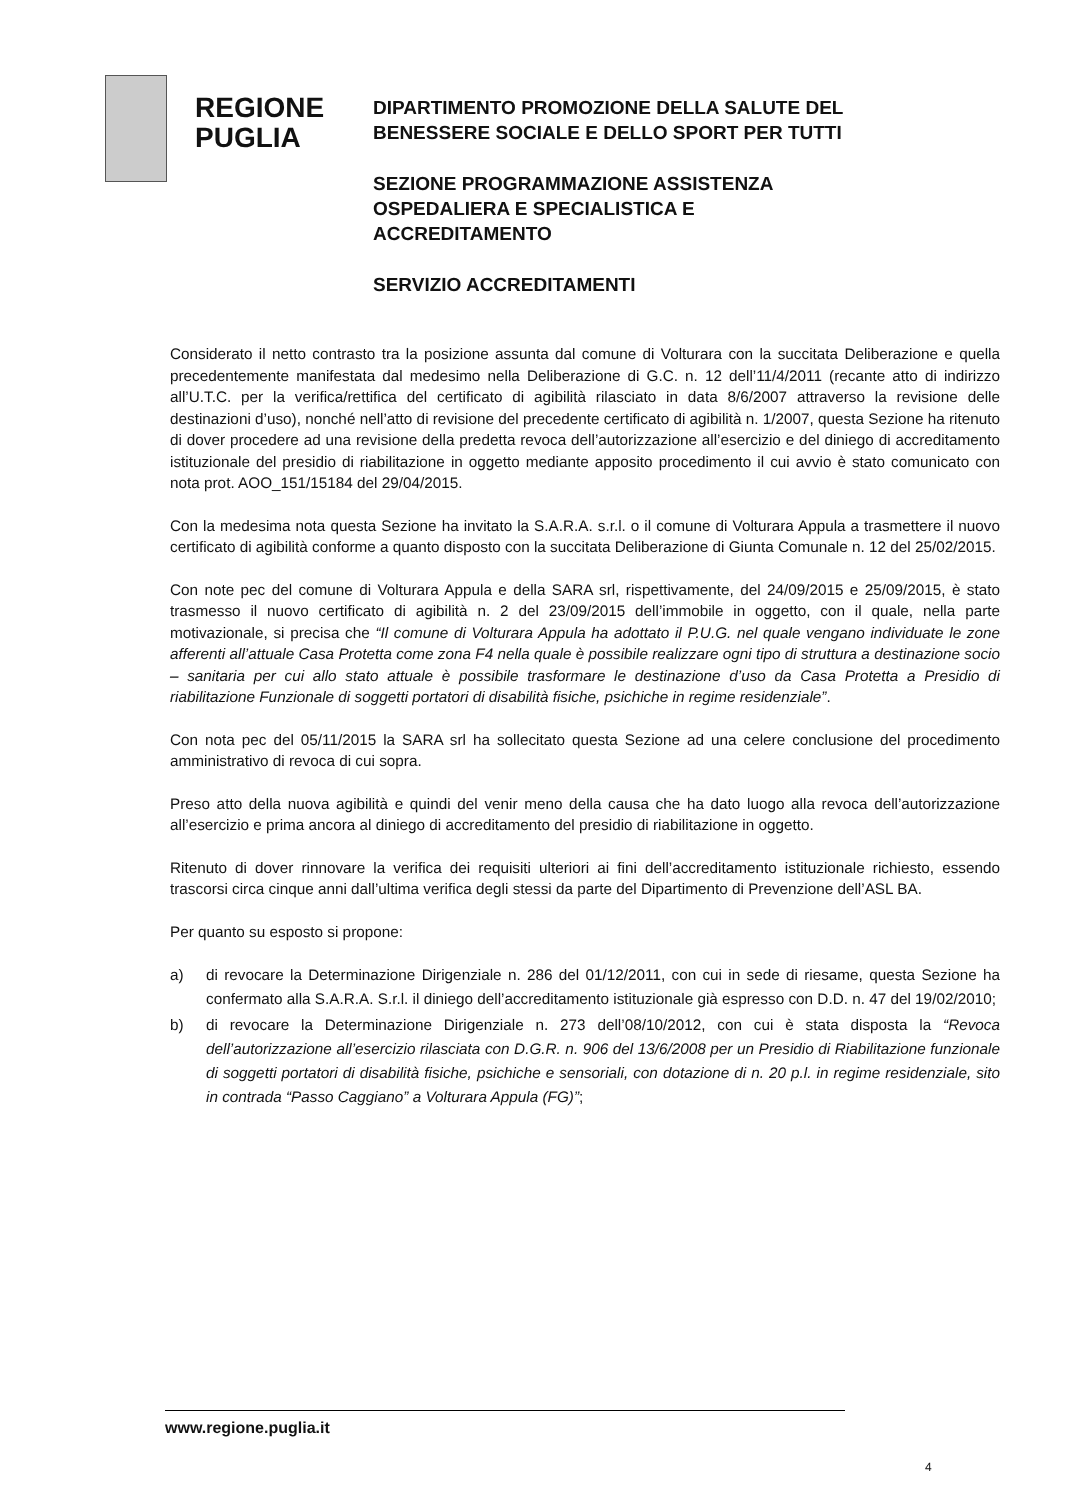REGIONE
PUGLIA
DIPARTIMENTO PROMOZIONE DELLA SALUTE DEL
BENESSERE SOCIALE E DELLO SPORT PER TUTTI
SEZIONE PROGRAMMAZIONE ASSISTENZA
OSPEDALIERA E SPECIALISTICA E
ACCREDITAMENTO
SERVIZIO ACCREDITAMENTI
Considerato il netto contrasto tra la posizione assunta dal comune di Volturara con la succitata Deliberazione e quella precedentemente manifestata dal medesimo nella Deliberazione di G.C. n. 12 dell’11/4/2011 (recante atto di indirizzo all’U.T.C. per la verifica/rettifica del certificato di agibilità rilasciato in data 8/6/2007 attraverso la revisione delle destinazioni d’uso), nonché nell’atto di revisione del precedente certificato di agibilità n. 1/2007, questa Sezione ha ritenuto di dover procedere ad una revisione della predetta revoca dell’autorizzazione all’esercizio e del diniego di accreditamento istituzionale del presidio di riabilitazione in oggetto mediante apposito procedimento il cui avvio è stato comunicato con nota prot. AOO_151/15184 del 29/04/2015.
Con la medesima nota questa Sezione ha invitato la S.A.R.A. s.r.l. o il comune di Volturara Appula a trasmettere il nuovo certificato di agibilità conforme a quanto disposto con la succitata Deliberazione di Giunta Comunale n. 12 del 25/02/2015.
Con note pec del comune di Volturara Appula e della SARA srl, rispettivamente, del 24/09/2015 e 25/09/2015, è stato trasmesso il nuovo certificato di agibilità n. 2 del 23/09/2015 dell’immobile in oggetto, con il quale, nella parte motivazionale, si precisa che “Il comune di Volturara Appula ha adottato il P.U.G. nel quale vengano individuate le zone afferenti all’attuale Casa Protetta come zona F4 nella quale è possibile realizzare ogni tipo di struttura a destinazione socio – sanitaria per cui allo stato attuale è possibile trasformare le destinazione d’uso da Casa Protetta a Presidio di riabilitazione Funzionale di soggetti portatori di disabilità fisiche, psichiche in regime residenziale”.
Con nota pec del 05/11/2015 la SARA srl ha sollecitato questa Sezione ad una celere conclusione del procedimento amministrativo di revoca di cui sopra.
Preso atto della nuova agibilità e quindi del venir meno della causa che ha dato luogo alla revoca dell’autorizzazione all’esercizio e prima ancora al diniego di accreditamento del presidio di riabilitazione in oggetto.
Ritenuto di dover rinnovare la verifica dei requisiti ulteriori ai fini dell’accreditamento istituzionale richiesto, essendo trascorsi circa cinque anni dall’ultima verifica degli stessi da parte del Dipartimento di Prevenzione dell’ASL BA.
Per quanto su esposto si propone:
a) di revocare la Determinazione Dirigenziale n. 286 del 01/12/2011, con cui in sede di riesame, questa Sezione ha confermato alla S.A.R.A. S.r.l. il diniego dell’accreditamento istituzionale già espresso con D.D. n. 47 del 19/02/2010;
b) di revocare la Determinazione Dirigenziale n. 273 dell’08/10/2012, con cui è stata disposta la “Revoca dell’autorizzazione all’esercizio rilasciata con D.G.R. n. 906 del 13/6/2008 per un Presidio di Riabilitazione funzionale di soggetti portatori di disabilità fisiche, psichiche e sensoriali, con dotazione di n. 20 p.l. in regime residenziale, sito in contrada “Passo Caggiano” a Volturara Appula (FG)”;
www.regione.puglia.it
4